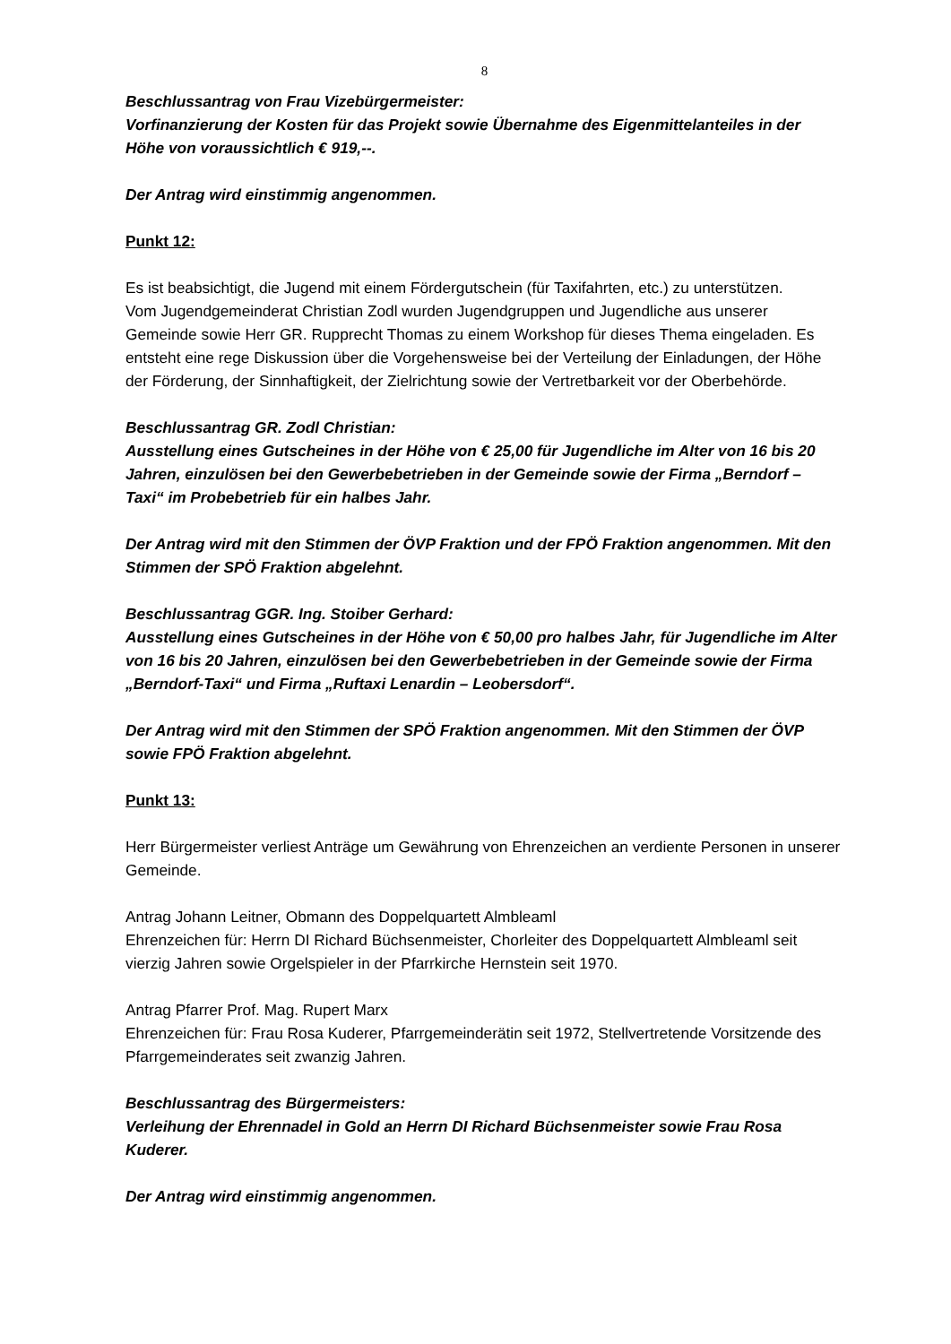8
Beschlussantrag von Frau Vizebürgermeister:
Vorfinanzierung der Kosten für das Projekt sowie Übernahme des Eigenmittelanteiles in der Höhe von voraussichtlich € 919,--.
Der Antrag wird einstimmig angenommen.
Punkt 12:
Es ist beabsichtigt, die Jugend mit einem Fördergutschein (für Taxifahrten, etc.) zu unterstützen.
Vom Jugendgemeinderat Christian Zodl wurden Jugendgruppen und Jugendliche aus unserer Gemeinde sowie Herr GR. Rupprecht Thomas zu einem Workshop für dieses Thema eingeladen. Es entsteht eine rege Diskussion über die Vorgehensweise bei der Verteilung der Einladungen, der Höhe der Förderung, der Sinnhaftigkeit, der Zielrichtung sowie der Vertretbarkeit vor der Oberbehörde.
Beschlussantrag GR. Zodl Christian:
Ausstellung eines Gutscheines in der Höhe von € 25,00 für Jugendliche im Alter von 16 bis 20 Jahren, einzulösen bei den Gewerbebetrieben in der Gemeinde sowie der Firma „Berndorf – Taxi“ im Probebetrieb für ein halbes Jahr.
Der Antrag wird mit den Stimmen der ÖVP Fraktion und der FPÖ Fraktion angenommen. Mit den Stimmen der SPÖ Fraktion abgelehnt.
Beschlussantrag GGR. Ing. Stoiber Gerhard:
Ausstellung eines Gutscheines in der Höhe von € 50,00 pro halbes Jahr, für Jugendliche im Alter von 16 bis 20 Jahren, einzulösen bei den Gewerbebetrieben in der Gemeinde sowie der Firma „Berndorf-Taxi“ und Firma „Ruftaxi Lenardin – Leobersdorf“.
Der Antrag wird mit den Stimmen der SPÖ Fraktion angenommen. Mit den Stimmen der ÖVP sowie FPÖ Fraktion abgelehnt.
Punkt 13:
Herr Bürgermeister verliest Anträge um Gewährung von Ehrenzeichen an verdiente Personen in unserer Gemeinde.
Antrag Johann Leitner, Obmann des Doppelquartett Almbleaml
Ehrenzeichen für: Herrn DI Richard Büchsenmeister, Chorleiter des Doppelquartett Almbleaml seit vierzig Jahren sowie Orgelspieler in der Pfarrkirche Hernstein seit 1970.
Antrag Pfarrer Prof. Mag. Rupert Marx
Ehrenzeichen für: Frau Rosa Kuderer, Pfarrgemeinderätin seit 1972, Stellvertretende Vorsitzende des Pfarrgemeinderates seit zwanzig Jahren.
Beschlussantrag des Bürgermeisters:
Verleihung der Ehrennadel in Gold an Herrn DI Richard Büchsenmeister sowie Frau Rosa Kuderer.
Der Antrag wird einstimmig angenommen.